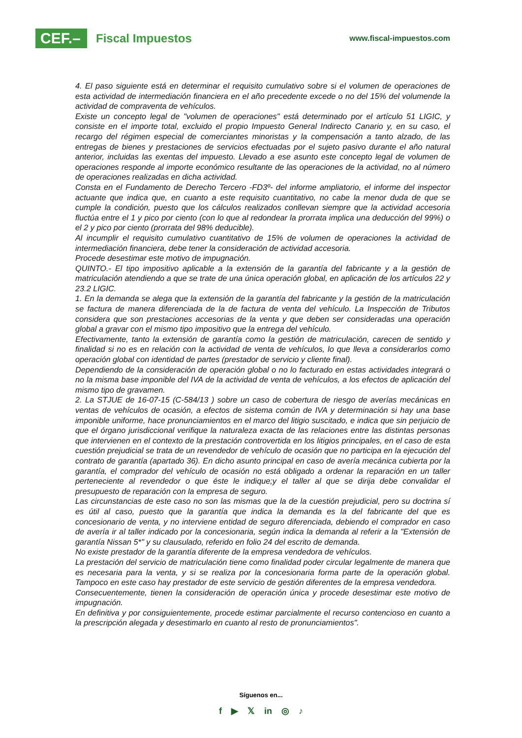CEF.–
Fiscal Impuestos
www.fiscal-impuestos.com
4. El paso siguiente está en determinar el requisito cumulativo sobre si el volumen de operaciones de esta actividad de intermediación financiera en el año precedente excede o no del 15% del volumende la actividad de compraventa de vehículos.
Existe un concepto legal de "volumen de operaciones" está determinado por el artículo 51 LIGIC, y consiste en el importe total, excluido el propio Impuesto General Indirecto Canario y, en su caso, el recargo del régimen especial de comerciantes minoristas y la compensación a tanto alzado, de las entregas de bienes y prestaciones de servicios efectuadas por el sujeto pasivo durante el año natural anterior, incluidas las exentas del impuesto. Llevado a ese asunto este concepto legal de volumen de operaciones responde al importe económico resultante de las operaciones de la actividad, no al número de operaciones realizadas en dicha actividad.
Consta en el Fundamento de Derecho Tercero -FD3º- del informe ampliatorio, el informe del inspector actuante que indica que, en cuanto a este requisito cuantitativo, no cabe la menor duda de que se cumple la condición, puesto que los cálculos realizados conllevan siempre que la actividad accesoria fluctúa entre el 1 y pico por ciento (con lo que al redondear la prorrata implica una deducción del 99%) o el 2 y pico por ciento (prorrata del 98% deducible).
Al incumplir el requisito cumulativo cuantitativo de 15% de volumen de operaciones la actividad de intermediación financiera, debe tener la consideración de actividad accesoria.
Procede desestimar este motivo de impugnación.
QUINTO.- El tipo impositivo aplicable a la extensión de la garantía del fabricante y a la gestión de matriculación atendiendo a que se trate de una única operación global, en aplicación de los artículos 22 y 23.2 LIGIC.
1. En la demanda se alega que la extensión de la garantía del fabricante y la gestión de la matriculación se factura de manera diferenciada de la de factura de venta del vehículo. La Inspección de Tributos considera que son prestaciones accesorias de la venta y que deben ser consideradas una operación global a gravar con el mismo tipo impositivo que la entrega del vehículo.
Efectivamente, tanto la extensión de garantía como la gestión de matriculación, carecen de sentido y finalidad si no es en relación con la actividad de venta de vehículos, lo que lleva a considerarlos como operación global con identidad de partes (prestador de servicio y cliente final).
Dependiendo de la consideración de operación global o no lo facturado en estas actividades integrará o no la misma base imponible del IVA de la actividad de venta de vehículos, a los efectos de aplicación del mismo tipo de gravamen.
2. La STJUE de 16-07-15 (C-584/13 ) sobre un caso de cobertura de riesgo de averías mecánicas en ventas de vehículos de ocasión, a efectos de sistema común de IVA y determinación si hay una base imponible uniforme, hace pronunciamientos en el marco del litigio suscitado, e indica que sin perjuicio de que el órgano jurisdiccional verifique la naturaleza exacta de las relaciones entre las distintas personas que intervienen en el contexto de la prestación controvertida en los litigios principales, en el caso de esta cuestión prejudicial se trata de un revendedor de vehículo de ocasión que no participa en la ejecución del contrato de garantía (apartado 36). En dicho asunto principal en caso de avería mecánica cubierta por la garantía, el comprador del vehículo de ocasión no está obligado a ordenar la reparación en un taller perteneciente al revendedor o que éste le indique;y el taller al que se dirija debe convalidar el presupuesto de reparación con la empresa de seguro.
Las circunstancias de este caso no son las mismas que la de la cuestión prejudicial, pero su doctrina sí es útil al caso, puesto que la garantía que indica la demanda es la del fabricante del que es concesionario de venta, y no interviene entidad de seguro diferenciada, debiendo el comprador en caso de avería ir al taller indicado por la concesionaria, según indica la demanda al referir a la "Extensión de garantía Nissan 5*" y su clausulado, referido en folio 24 del escrito de demanda.
No existe prestador de la garantía diferente de la empresa vendedora de vehículos.
La prestación del servicio de matriculación tiene como finalidad poder circular legalmente de manera que es necesaria para la venta, y si se realiza por la concesionaria forma parte de la operación global. Tampoco en este caso hay prestador de este servicio de gestión diferentes de la empresa vendedora.
Consecuentemente, tienen la consideración de operación única y procede desestimar este motivo de impugnación.
En definitiva y por consiguientemente, procede estimar parcialmente el recurso contencioso en cuanto a la prescripción alegada y desestimarlo en cuanto al resto de pronunciamientos".
Síguenos en...
f ▶ 𝕏 in ◎ ♪